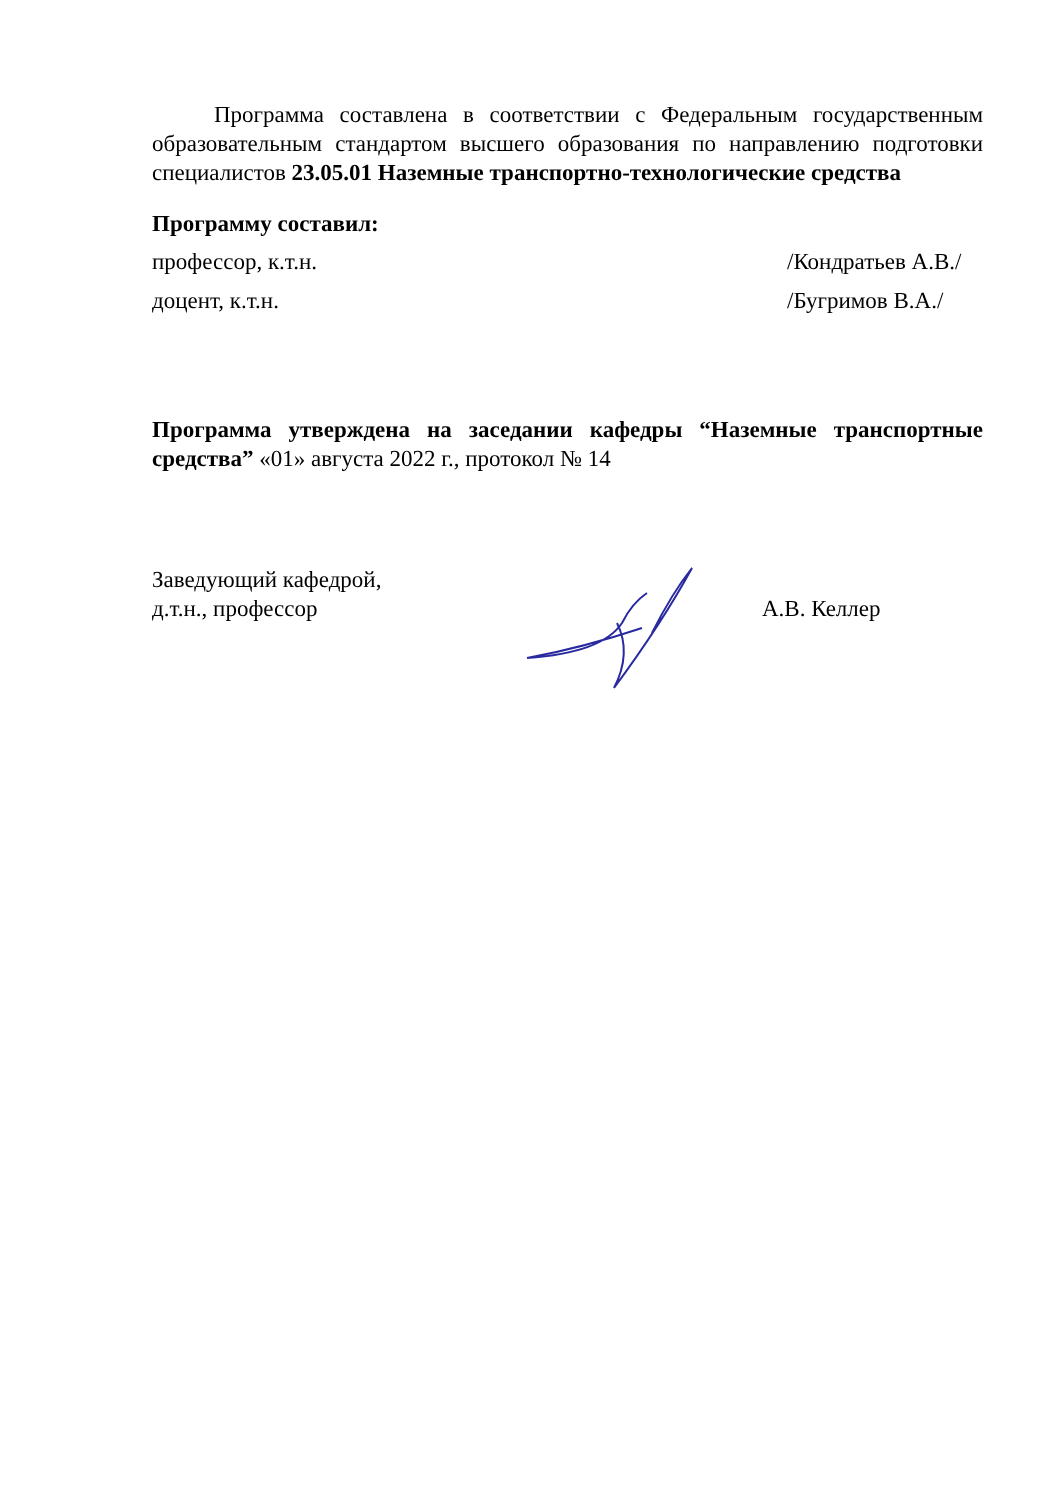Программа составлена в соответствии с Федеральным государственным образовательным стандартом высшего образования по направлению подготовки специалистов 23.05.01 Наземные транспортно-технологические средства
Программу составил:
профессор, к.т.н. /Кондратьев А.В./
доцент, к.т.н. /Бугримов В.А./
Программа утверждена на заседании кафедры “Наземные транспортные средства” «01» августа 2022 г., протокол № 14
Заведующий кафедрой,
д.т.н., профессор
А.В. Келлер